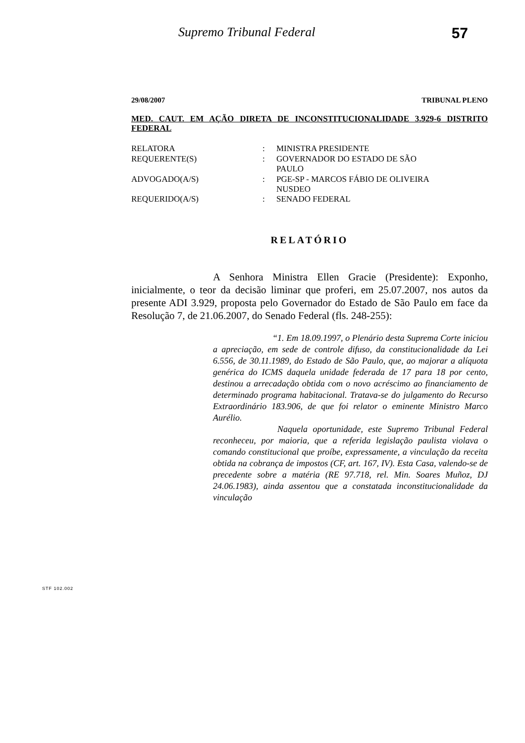Supremo Tribunal Federal 57
29/08/2007 TRIBUNAL PLENO
MED. CAUT. EM AÇÃO DIRETA DE INCONSTITUCIONALIDADE 3.929-6 DISTRITO FEDERAL
| RELATORA | : | MINISTRA PRESIDENTE |
| REQUERENTE(S) | : | GOVERNADOR DO ESTADO DE SÃO PAULO |
| ADVOGADO(A/S) | : | PGE-SP - MARCOS FÁBIO DE OLIVEIRA NUSDEO |
| REQUERIDO(A/S) | : | SENADO FEDERAL |
RELATÓRIO
A Senhora Ministra Ellen Gracie (Presidente): Exponho, inicialmente, o teor da decisão liminar que proferi, em 25.07.2007, nos autos da presente ADI 3.929, proposta pelo Governador do Estado de São Paulo em face da Resolução 7, de 21.06.2007, do Senado Federal (fls. 248-255):
“1. Em 18.09.1997, o Plenário desta Suprema Corte iniciou a apreciação, em sede de controle difuso, da constitucionalidade da Lei 6.556, de 30.11.1989, do Estado de São Paulo, que, ao majorar a alíquota genérica do ICMS daquela unidade federada de 17 para 18 por cento, destinou a arrecadação obtida com o novo acréscimo ao financiamento de determinado programa habitacional. Tratava-se do julgamento do Recurso Extraordinário 183.906, de que foi relator o eminente Ministro Marco Aurélio.
Naquela oportunidade, este Supremo Tribunal Federal reconheceu, por maioria, que a referida legislação paulista violava o comando constitucional que proíbe, expressamente, a vinculação da receita obtida na cobrança de impostos (CF, art. 167, IV). Esta Casa, valendo-se de precedente sobre a matéria (RE 97.718, rel. Min. Soares Muñoz, DJ 24.06.1983), ainda assentou que a constatada inconstitucionalidade da vinculação
STF 102.002